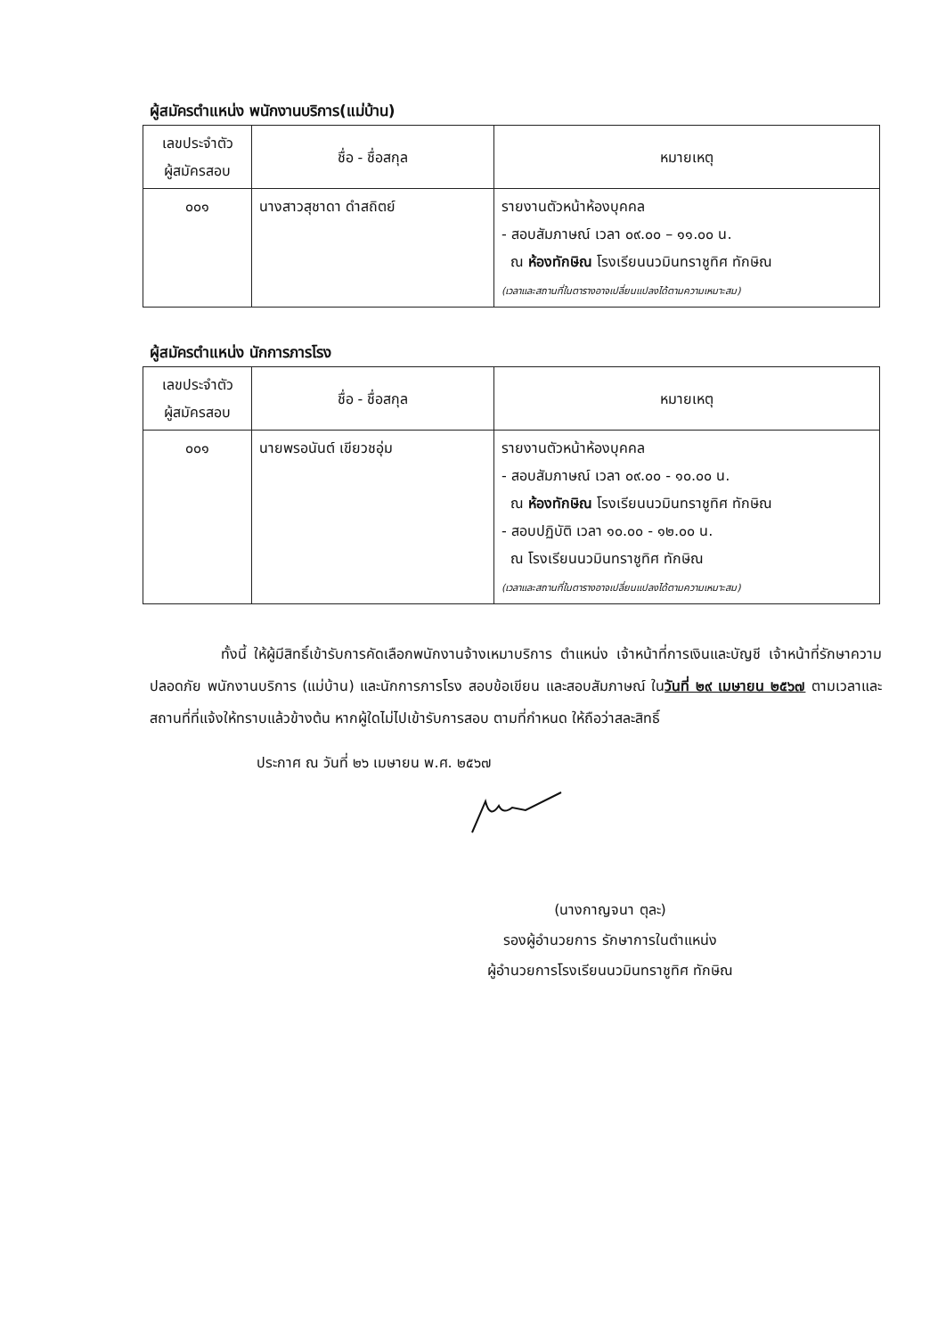ผู้สมัครตำแหน่ง พนักงานบริการ(แม่บ้าน)
| เลขประจำตัว ผู้สมัครสอบ | ชื่อ - ชื่อสกุล | หมายเหตุ |
| --- | --- | --- |
| ๐๐๑ | นางสาวสุชาดา ดำสถิตย์ | รายงานตัวหน้าห้องบุคคล - สอบสัมภาษณ์ เวลา ๐๙.๐๐ – ๑๑.๐๐ น. ณ ห้องทักษิณ โรงเรียนนวมินทราชูทิศ ทักษิณ (เวลาและสถานที่ในตารางอาจเปลี่ยนแปลงได้ตามความเหมาะสม) |
ผู้สมัครตำแหน่ง นักการภารโรง
| เลขประจำตัว ผู้สมัครสอบ | ชื่อ - ชื่อสกุล | หมายเหตุ |
| --- | --- | --- |
| ๐๐๑ | นายพรอนันต์ เขียวชอุ่ม | รายงานตัวหน้าห้องบุคคล - สอบสัมภาษณ์ เวลา ๐๙.๐๐ - ๑๐.๐๐ น. ณ ห้องทักษิณ โรงเรียนนวมินทราชูทิศ ทักษิณ - สอบปฏิบัติ เวลา ๑๐.๐๐ - ๑๒.๐๐ น. ณ โรงเรียนนวมินทราชูทิศ ทักษิณ (เวลาและสถานที่ในตารางอาจเปลี่ยนแปลงได้ตามความเหมาะสม) |
ทั้งนี้ ให้ผู้มีสิทธิ์เข้ารับการคัดเลือกพนักงานจ้างเหมาบริการ ตำแหน่ง เจ้าหน้าที่การเงินและบัญชี เจ้าหน้าที่รักษาความปลอดภัย พนักงานบริการ (แม่บ้าน) และนักการภารโรง สอบข้อเขียน และสอบสัมภาษณ์ ในวันที่ ๒๙ เมษายน ๒๕๖๗ ตามเวลาและสถานที่ที่แจ้งให้ทราบแล้วข้างต้น หากผู้ใดไม่ไปเข้ารับการสอบ ตามที่กำหนด ให้ถือว่าสละสิทธิ์
ประกาศ ณ วันที่ ๒๖ เมษายน พ.ศ. ๒๕๖๗
(นางกาญจนา ตุละ)
รองผู้อำนวยการ รักษาการในตำแหน่ง
ผู้อำนวยการโรงเรียนนวมินทราชูทิศ ทักษิณ